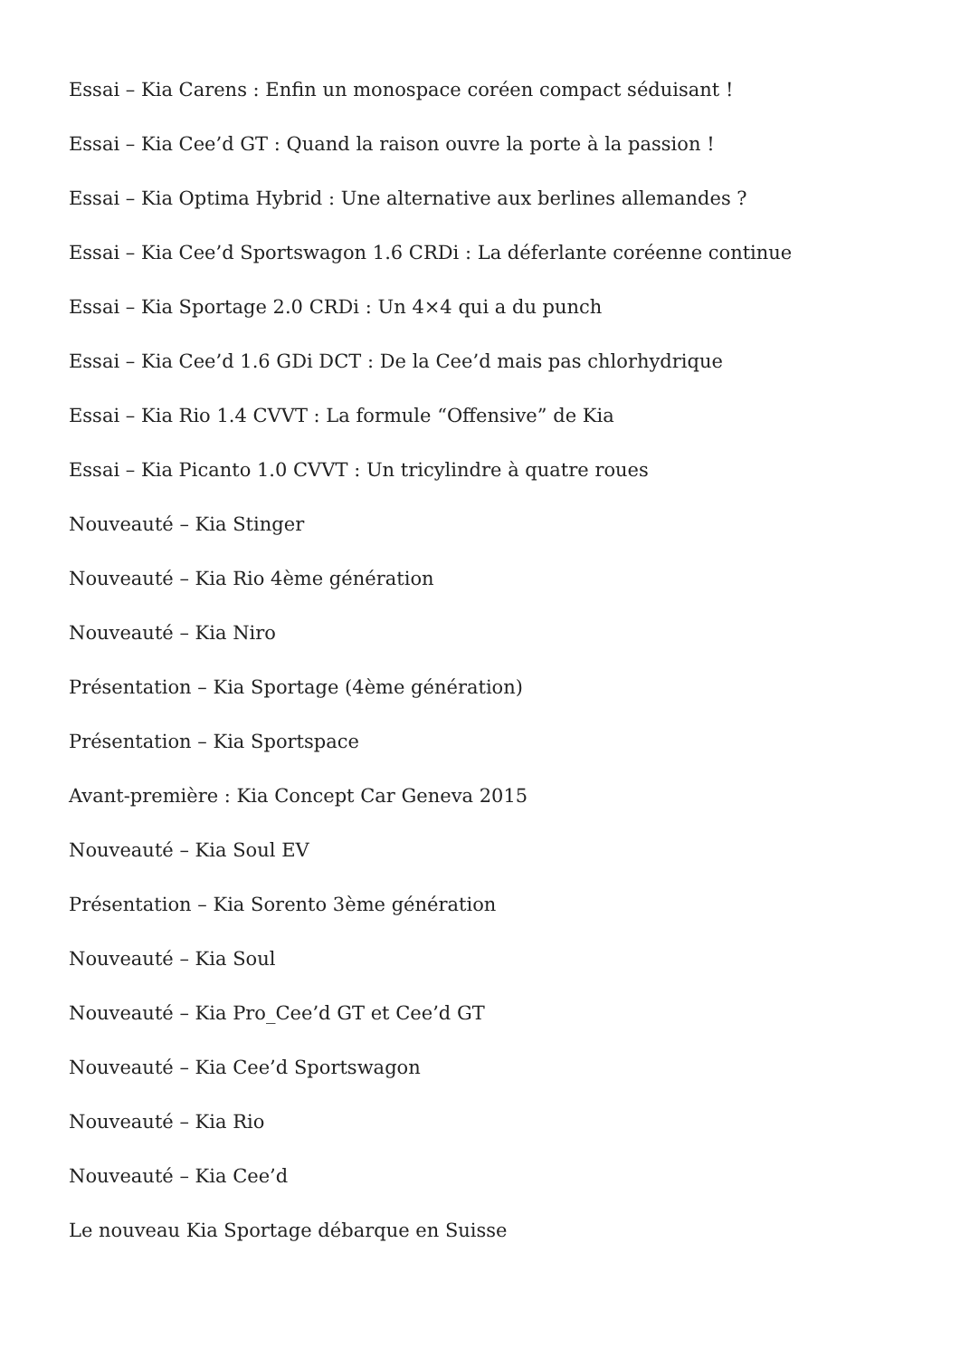Essai – Kia Carens : Enfin un monospace coréen compact séduisant !
Essai – Kia Cee’d GT : Quand la raison ouvre la porte à la passion !
Essai – Kia Optima Hybrid : Une alternative aux berlines allemandes ?
Essai – Kia Cee’d Sportswagon 1.6 CRDi : La déferlante coréenne continue
Essai – Kia Sportage 2.0 CRDi : Un 4×4 qui a du punch
Essai – Kia Cee’d 1.6 GDi DCT : De la Cee’d mais pas chlorhydrique
Essai – Kia Rio 1.4 CVVT : La formule “Offensive” de Kia
Essai – Kia Picanto 1.0 CVVT : Un tricylindre à quatre roues
Nouveauté – Kia Stinger
Nouveauté – Kia Rio 4ème génération
Nouveauté – Kia Niro
Présentation – Kia Sportage (4ème génération)
Présentation – Kia Sportspace
Avant-première : Kia Concept Car Geneva 2015
Nouveauté – Kia Soul EV
Présentation – Kia Sorento 3ème génération
Nouveauté – Kia Soul
Nouveauté – Kia Pro_Cee’d GT et Cee’d GT
Nouveauté – Kia Cee’d Sportswagon
Nouveauté – Kia Rio
Nouveauté – Kia Cee’d
Le nouveau Kia Sportage débarque en Suisse